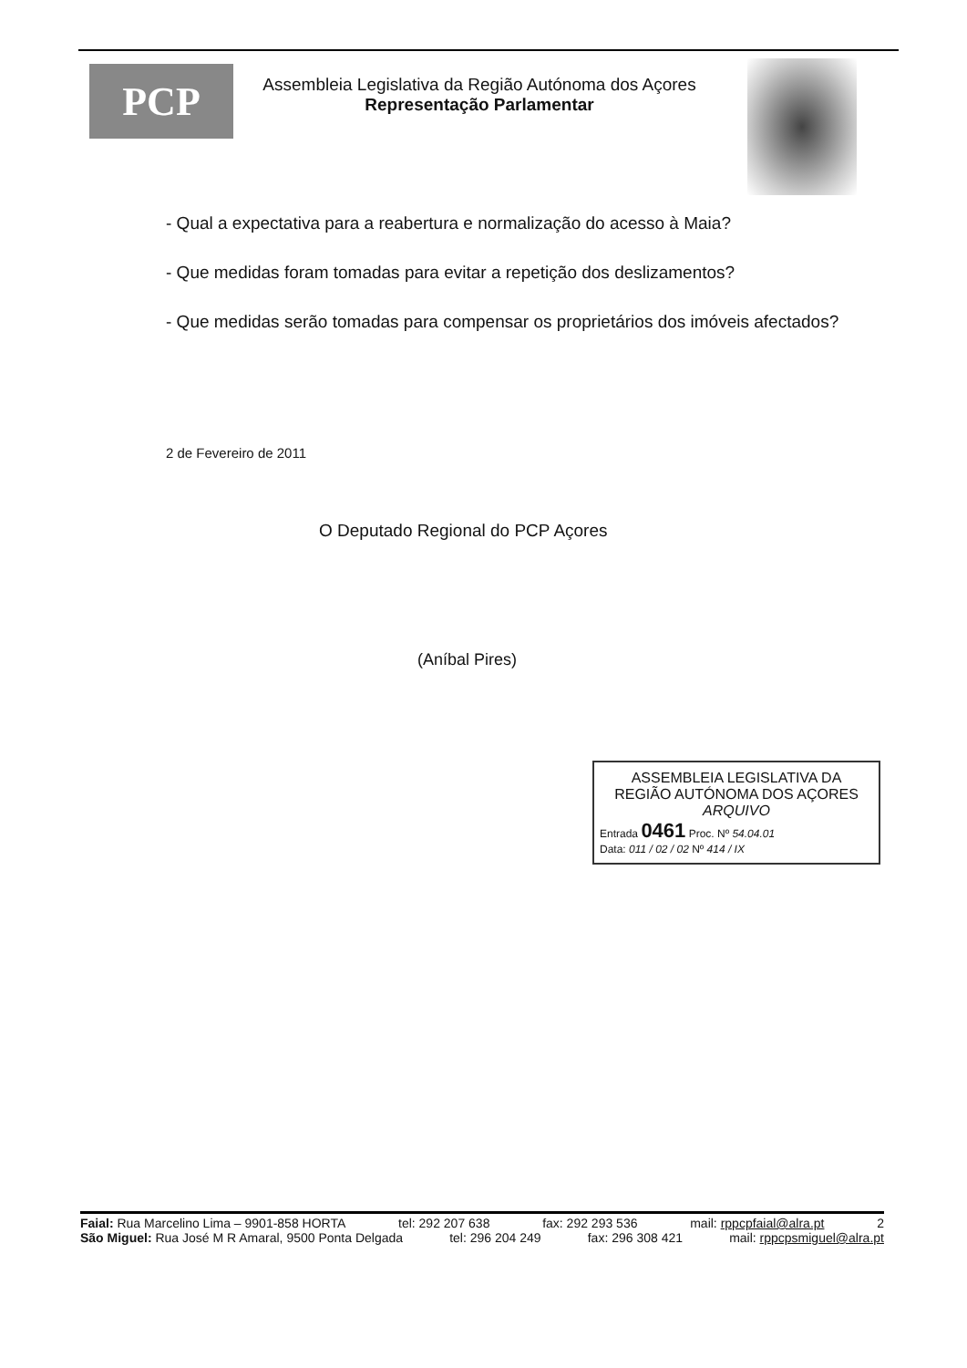PCP
Assembleia Legislativa da Região Autónoma dos Açores
Representação Parlamentar
- Qual a expectativa para a reabertura e normalização do acesso à Maia?
- Que medidas foram tomadas para evitar a repetição dos deslizamentos?
- Que medidas serão tomadas para compensar os proprietários dos imóveis afectados?
2 de Fevereiro de 2011
O Deputado Regional do PCP Açores
(Aníbal Pires)
ASSEMBLEIA LEGISLATIVA DA
REGIÃO AUTÓNOMA DOS AÇORES
ARQUIVO
Entrada 0461 Proc. Nº 54.04.01
Data: 011 / 02 / 02 Nº 414 / IX
Faial: Rua Marcelino Lima – 9901-858 HORTA tel: 292 207 638 fax: 292 293 536 mail: rppcpfaial@alra.pt 2
São Miguel: Rua José M R Amaral, 9500 Ponta Delgada tel: 296 204 249 fax: 296 308 421 mail: rppcpsmiguel@alra.pt